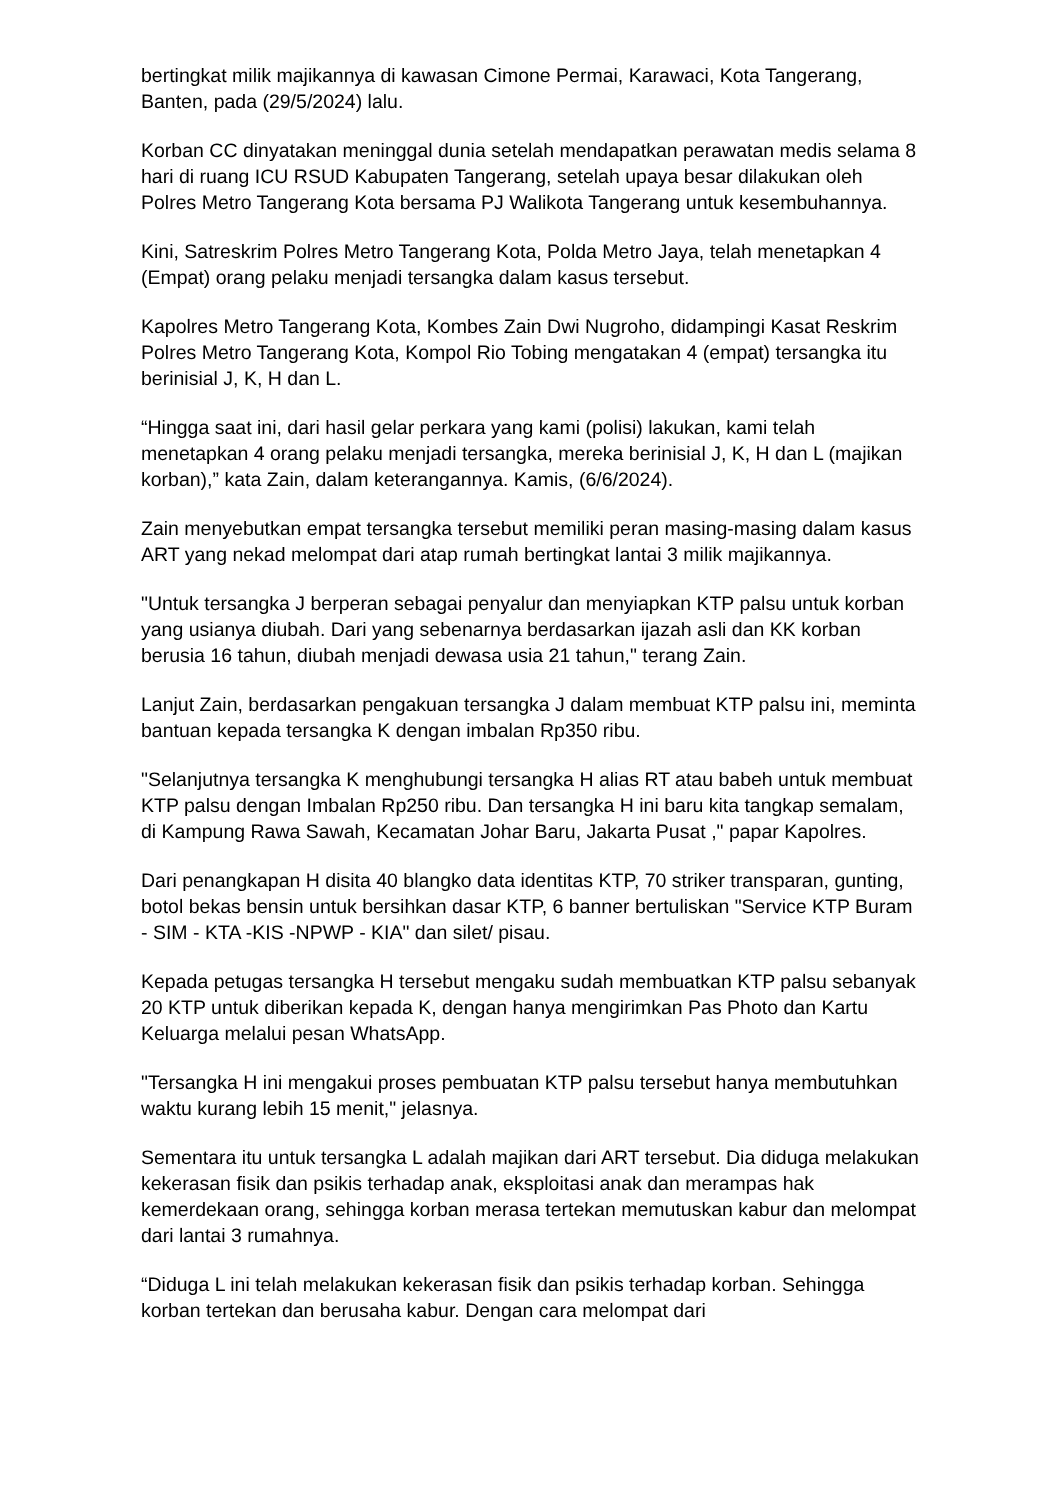bertingkat milik majikannya di kawasan Cimone Permai, Karawaci, Kota Tangerang, Banten, pada (29/5/2024) lalu.
Korban CC dinyatakan meninggal dunia setelah mendapatkan perawatan medis selama 8 hari di ruang ICU RSUD Kabupaten Tangerang, setelah upaya besar dilakukan oleh Polres Metro Tangerang Kota bersama PJ Walikota Tangerang untuk kesembuhannya.
Kini, Satreskrim Polres Metro Tangerang Kota, Polda Metro Jaya, telah menetapkan 4 (Empat) orang pelaku menjadi tersangka dalam kasus tersebut.
Kapolres Metro Tangerang Kota, Kombes Zain Dwi Nugroho, didampingi Kasat Reskrim Polres Metro Tangerang Kota, Kompol Rio Tobing mengatakan 4 (empat) tersangka itu berinisial J, K, H dan L.
“Hingga saat ini, dari hasil gelar perkara yang kami (polisi) lakukan, kami telah menetapkan 4 orang pelaku menjadi tersangka, mereka berinisial J, K, H dan L (majikan korban),” kata Zain, dalam keterangannya. Kamis, (6/6/2024).
Zain menyebutkan empat tersangka tersebut memiliki peran masing-masing dalam kasus ART yang nekad melompat dari atap rumah bertingkat lantai 3 milik majikannya.
"Untuk tersangka J berperan sebagai penyalur dan menyiapkan KTP palsu untuk korban yang usianya diubah. Dari yang sebenarnya berdasarkan ijazah asli dan KK korban berusia 16 tahun, diubah menjadi dewasa usia 21 tahun," terang Zain.
Lanjut Zain, berdasarkan pengakuan tersangka J dalam membuat KTP palsu ini, meminta bantuan kepada tersangka K dengan imbalan Rp350 ribu.
"Selanjutnya tersangka K menghubungi tersangka H alias RT atau babeh untuk membuat KTP palsu dengan Imbalan Rp250 ribu. Dan tersangka H ini baru kita tangkap semalam, di Kampung Rawa Sawah, Kecamatan Johar Baru, Jakarta Pusat ," papar Kapolres.
Dari penangkapan H disita 40 blangko data identitas KTP, 70 striker transparan, gunting, botol bekas bensin untuk bersihkan dasar KTP, 6 banner bertuliskan "Service KTP Buram - SIM - KTA -KIS -NPWP - KIA" dan silet/ pisau.
Kepada petugas tersangka H tersebut mengaku sudah membuatkan KTP palsu sebanyak 20 KTP untuk diberikan kepada K, dengan hanya mengirimkan Pas Photo dan Kartu Keluarga melalui pesan WhatsApp.
"Tersangka H ini mengakui proses pembuatan KTP palsu tersebut hanya membutuhkan waktu kurang lebih 15 menit," jelasnya.
Sementara itu untuk tersangka L adalah majikan dari ART tersebut. Dia diduga melakukan kekerasan fisik dan psikis terhadap anak, eksploitasi anak dan merampas hak kemerdekaan orang, sehingga korban merasa tertekan memutuskan kabur dan melompat dari lantai 3 rumahnya.
“Diduga L ini telah melakukan kekerasan fisik dan psikis terhadap korban. Sehingga korban tertekan dan berusaha kabur. Dengan cara melompat dari